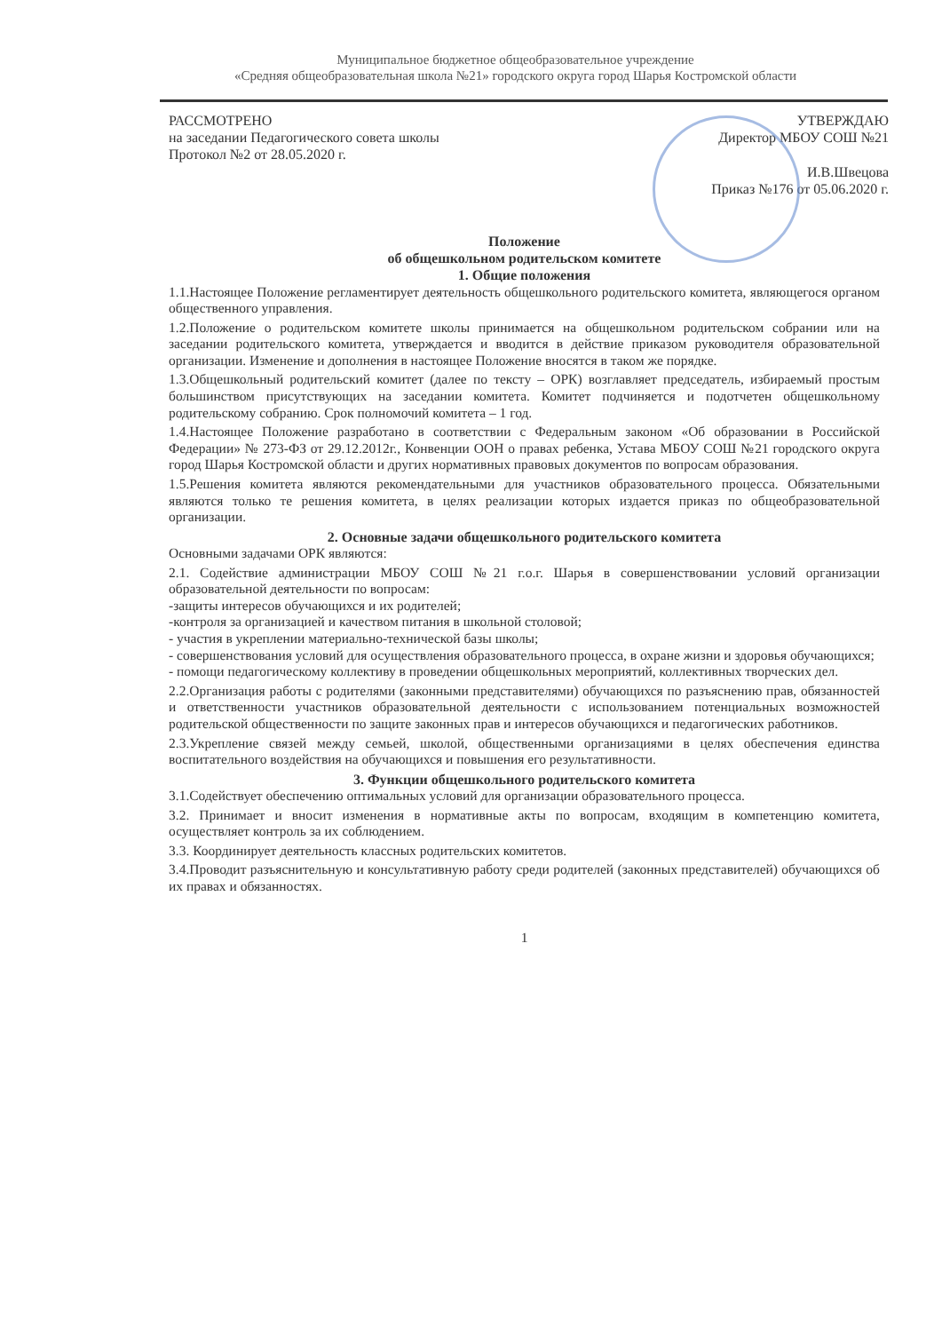Муниципальное бюджетное общеобразовательное учреждение
«Средняя общеобразовательная школа №21» городского округа город Шарья Костромской области
РАССМОТРЕНО
на заседании Педагогического совета школы
Протокол №2 от 28.05.2020 г.
УТВЕРЖДАЮ
Директор МБОУ СОШ №21
И.В.Швецова
Приказ №176 от 05.06.2020 г.
Положение
об общешкольном родительском комитете
1. Общие положения
1.1.Настоящее Положение регламентирует деятельность общешкольного родительского комитета, являющегося органом общественного управления.
1.2.Положение о родительском комитете школы принимается на общешкольном родительском собрании или на заседании родительского комитета, утверждается и вводится в действие приказом руководителя образовательной организации. Изменение и дополнения в настоящее Положение вносятся в таком же порядке.
1.3.Общешкольный родительский комитет (далее по тексту – ОРК) возглавляет председатель, избираемый простым большинством присутствующих на заседании комитета. Комитет подчиняется и подотчетен общешкольному родительскому собранию. Срок полномочий комитета – 1 год.
1.4.Настоящее Положение разработано в соответствии с Федеральным законом «Об образовании в Российской Федерации» № 273-ФЗ от 29.12.2012г., Конвенции ООН о правах ребенка, Устава МБОУ СОШ №21 городского округа город Шарья Костромской области и других нормативных правовых документов по вопросам образования.
1.5.Решения комитета являются рекомендательными для участников образовательного процесса. Обязательными являются только те решения комитета, в целях реализации которых издается приказ по общеобразовательной организации.
2. Основные задачи общешкольного родительского комитета
Основными задачами ОРК являются:
2.1. Содействие администрации МБОУ СОШ №21 г.о.г. Шарья в совершенствовании условий организации образовательной деятельности по вопросам:
-защиты интересов обучающихся и их родителей;
-контроля за организацией и качеством питания в школьной столовой;
- участия в укреплении материально-технической базы школы;
- совершенствования условий для осуществления образовательного процесса, в охране жизни и здоровья обучающихся;
- помощи педагогическому коллективу в проведении общешкольных мероприятий, коллективных творческих дел.
2.2.Организация работы с родителями (законными представителями) обучающихся по разъяснению прав, обязанностей и ответственности участников образовательной деятельности с использованием потенциальных возможностей родительской общественности по защите законных прав и интересов обучающихся и педагогических работников.
2.3.Укрепление связей между семьей, школой, общественными организациями в целях обеспечения единства воспитательного воздействия на обучающихся и повышения его результативности.
3. Функции общешкольного родительского комитета
3.1.Содействует обеспечению оптимальных условий для организации образовательного процесса.
3.2. Принимает и вносит изменения в нормативные акты по вопросам, входящим в компетенцию комитета, осуществляет контроль за их соблюдением.
3.3. Координирует деятельность классных родительских комитетов.
3.4.Проводит разъяснительную и консультативную работу среди родителей (законных представителей) обучающихся об их правах и обязанностях.
1